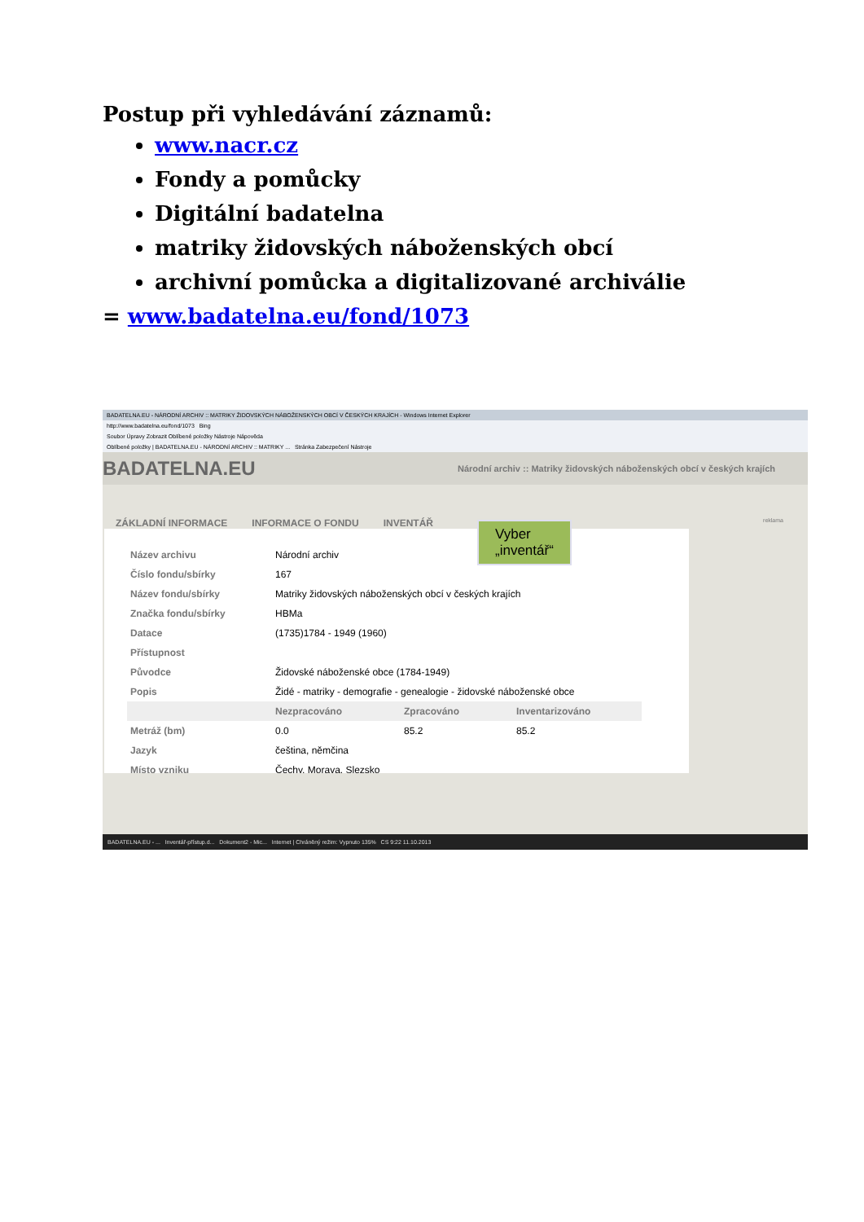Postup při vyhledávání záznamů:
www.nacr.cz
Fondy a pomůcky
Digitální badatelna
matriky židovských náboženských obcí
archivní pomůcka a digitalizované archiválie
= www.badatelna.eu/fond/1073
BADATELNA.EU - NÁRODNÍ ARCHIV :: MATRIKY ŽIDOVSKÝCH NÁBOŽENSKÝCH OBCÍ V ČESKÝCH KRAJÍCH - Windows Internet Explorer
http://www.badatelna.eu/fond/1073 Bing
Soubor Úpravy Zobrazit Oblíbené položky Nástroje Nápověda
Oblíbené položky | BADATELNA.EU - NÁRODNÍ ARCHIV :: MATRIKY ... Stránka Zabezpečení Nástroje
BADATELNA.EU Národní archiv :: Matriky židovských náboženských obcí v českých krajích
ZÁKLADNÍ INFORMACE INFORMACE O FONDU INVENTÁŘ reklama
| Název archivu | Národní archiv | | |
| Číslo fondu/sbírky | 167 | | |
| Název fondu/sbírky | Matriky židovských náboženských obcí v českých krajích | | |
| Značka fondu/sbírky | HBMa | | |
| Datace | (1735)1784 - 1949 (1960) | | |
| Přístupnost | | | |
| Původce | Židovské náboženské obce (1784-1949) | | |
| Popis | Židé - matriky - demografie - genealogie - židovské náboženské obce | | |
| | Nezpracováno | Zpracováno | Inventarizováno |
| Metráž (bm) | 0.0 | 85.2 | 85.2 |
| Jazyk | čeština, němčina | | |
| Místo vzniku | Čechy, Morava, Slezsko | | |
Vyber
„inventář“
BADATELNA.EU - ... Inventář-přístup.d... Dokument2 - Mic... Internet | Chráněný režim: Vypnuto 135% CS 9:22 11.10.2013